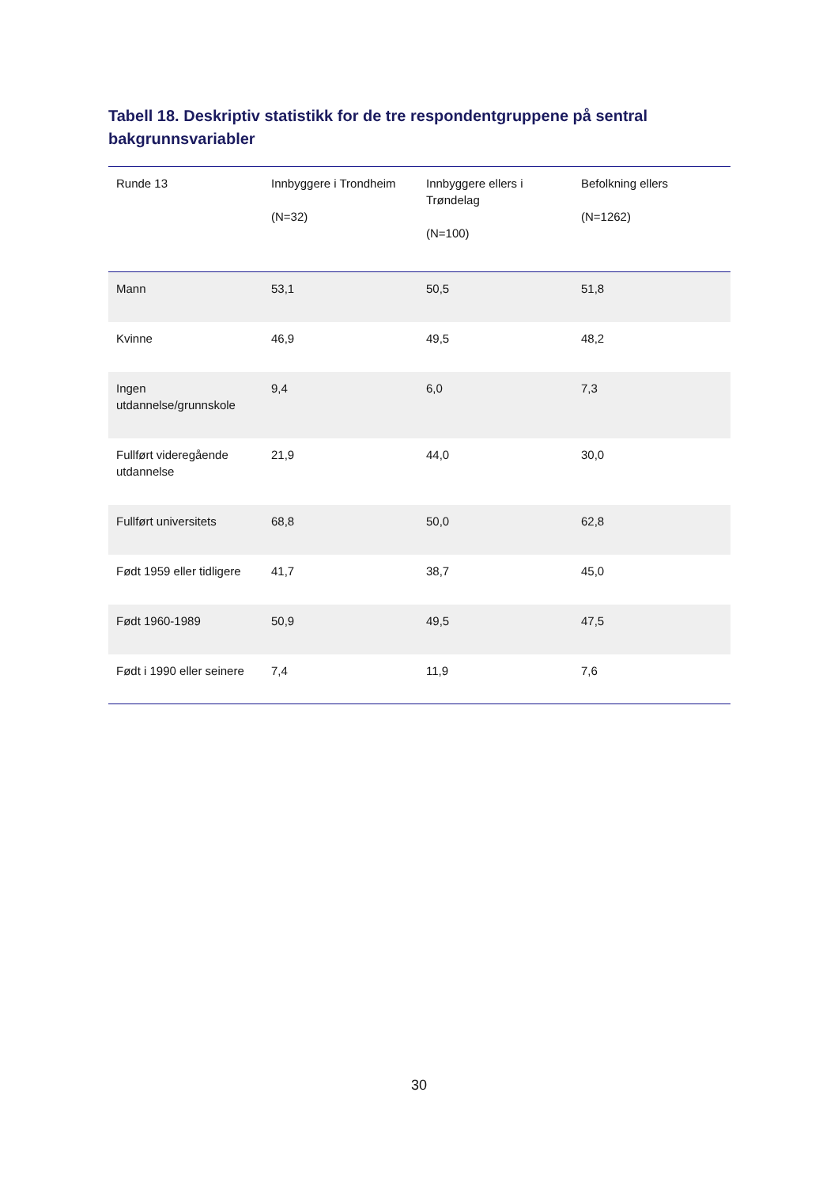Tabell 18. Deskriptiv statistikk for de tre respondentgruppene på sentral bakgrunnsvariabler
| Runde 13 | Innbyggere i Trondheim (N=32) | Innbyggere ellers i Trøndelag (N=100) | Befolkning ellers (N=1262) |
| --- | --- | --- | --- |
| Mann | 53,1 | 50,5 | 51,8 |
| Kvinne | 46,9 | 49,5 | 48,2 |
| Ingen utdannelse/grunnskole | 9,4 | 6,0 | 7,3 |
| Fullført videregående utdannelse | 21,9 | 44,0 | 30,0 |
| Fullført universitets | 68,8 | 50,0 | 62,8 |
| Født 1959 eller tidligere | 41,7 | 38,7 | 45,0 |
| Født 1960-1989 | 50,9 | 49,5 | 47,5 |
| Født i 1990 eller seinere | 7,4 | 11,9 | 7,6 |
30